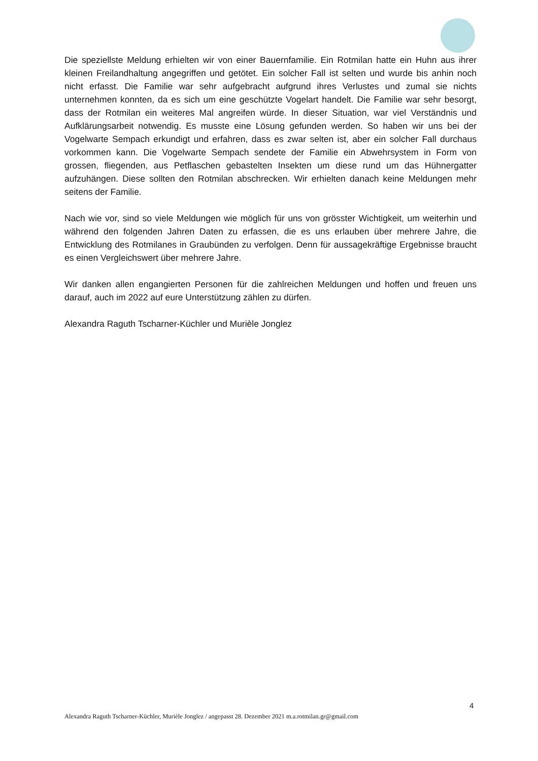Die speziellste Meldung erhielten wir von einer Bauernfamilie. Ein Rotmilan hatte ein Huhn aus ihrer kleinen Freilandhaltung angegriffen und getötet. Ein solcher Fall ist selten und wurde bis anhin noch nicht erfasst. Die Familie war sehr aufgebracht aufgrund ihres Verlustes und zumal sie nichts unternehmen konnten, da es sich um eine geschützte Vogelart handelt. Die Familie war sehr besorgt, dass der Rotmilan ein weiteres Mal angreifen würde. In dieser Situation, war viel Verständnis und Aufklärungsarbeit notwendig. Es musste eine Lösung gefunden werden. So haben wir uns bei der Vogelwarte Sempach erkundigt und erfahren, dass es zwar selten ist, aber ein solcher Fall durchaus vorkommen kann. Die Vogelwarte Sempach sendete der Familie ein Abwehrsystem in Form von grossen, fliegenden, aus Petflaschen gebastelten Insekten um diese rund um das Hühnergatter aufzuhängen. Diese sollten den Rotmilan abschrecken. Wir erhielten danach keine Meldungen mehr seitens der Familie.
Nach wie vor, sind so viele Meldungen wie möglich für uns von grösster Wichtigkeit, um weiterhin und während den folgenden Jahren Daten zu erfassen, die es uns erlauben über mehrere Jahre, die Entwicklung des Rotmilanes in Graubünden zu verfolgen. Denn für aussagekräftige Ergebnisse braucht es einen Vergleichswert über mehrere Jahre.
Wir danken allen engangierten Personen für die zahlreichen Meldungen und hoffen und freuen uns darauf, auch im 2022 auf eure Unterstützung zählen zu dürfen.
Alexandra Raguth Tscharner-Küchler und Murièle Jonglez
4
Alexandra Raguth Tscharner-Küchler, Murièle Jonglez / angepasst 28. Dezember 2021 m.a.rotmilan.gr@gmail.com